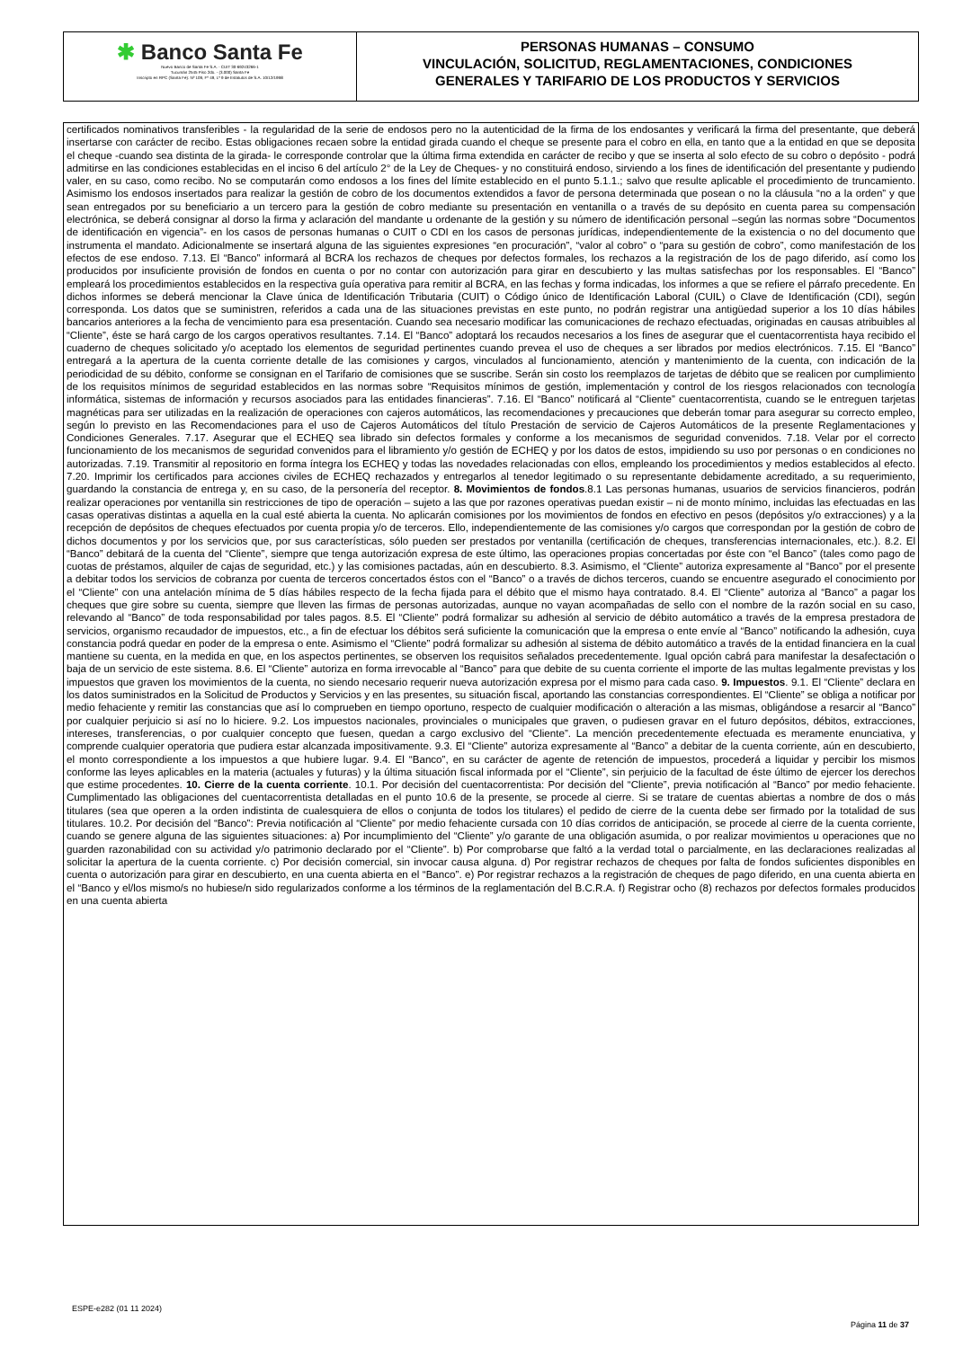✱ Banco Santa Fe
Nuevo Banco de Santa Fe S.A. - CUIT 30-69243266-1
Tucumán 2545 Piso 2do. - (3.000) Santa Fe
Inscripto en RPC (Santa Fe): Nº 109, Fº 49, Lº 9 de Estatutos de S.A. 10/12/1998
PERSONAS HUMANAS – CONSUMO
VINCULACIÓN, SOLICITUD, REGLAMENTACIONES, CONDICIONES
GENERALES Y TARIFARIO DE LOS PRODUCTOS Y SERVICIOS
certificados nominativos transferibles - la regularidad de la serie de endosos pero no la autenticidad de la firma de los endosantes y verificará la firma del presentante, que deberá insertarse con carácter de recibo. Estas obligaciones recaen sobre la entidad girada cuando el cheque se presente para el cobro en ella, en tanto que a la entidad en que se deposita el cheque -cuando sea distinta de la girada- le corresponde controlar que la última firma extendida en carácter de recibo y que se inserta al solo efecto de su cobro o depósito - podrá admitirse en las condiciones establecidas en el inciso 6 del artículo 2° de la Ley de Cheques- y no constituirá endoso, sirviendo a los fines de identificación del presentante y pudiendo valer, en su caso, como recibo. No se computarán como endosos a los fines del límite establecido en el punto 5.1.1.; salvo que resulte aplicable el procedimiento de truncamiento. Asimismo los endosos insertados para realizar la gestión de cobro de los documentos extendidos a favor de persona determinada que posean o no la cláusula “no a la orden” y que sean entregados por su beneficiario a un tercero para la gestión de cobro mediante su presentación en ventanilla o a través de su depósito en cuenta parea su compensación electrónica, se deberá consignar al dorso la firma y aclaración del mandante u ordenante de la gestión y su número de identificación personal –según las normas sobre “Documentos de identificación en vigencia”- en los casos de personas humanas o CUIT o CDI en los casos de personas jurídicas, independientemente de la existencia o no del documento que instrumenta el mandato. Adicionalmente se insertará alguna de las siguientes expresiones “en procuración”, “valor al cobro” o “para su gestión de cobro”, como manifestación de los efectos de ese endoso. 7.13. El “Banco” informará al BCRA los rechazos de cheques por defectos formales, los rechazos a la registración de los de pago diferido, así como los producidos por insuficiente provisión de fondos en cuenta o por no contar con autorización para girar en descubierto y las multas satisfechas por los responsables. El “Banco” empleará los procedimientos establecidos en la respectiva guía operativa para remitir al BCRA, en las fechas y forma indicadas, los informes a que se refiere el párrafo precedente. En dichos informes se deberá mencionar la Clave única de Identificación Tributaria (CUIT) o Código único de Identificación Laboral (CUIL) o Clave de Identificación (CDI), según corresponda. Los datos que se suministren, referidos a cada una de las situaciones previstas en este punto, no podrán registrar una antigüedad superior a los 10 días hábiles bancarios anteriores a la fecha de vencimiento para esa presentación. Cuando sea necesario modificar las comunicaciones de rechazo efectuadas, originadas en causas atribuibles al “Cliente”, éste se hará cargo de los cargos operativos resultantes. 7.14. El “Banco” adoptará los recaudos necesarios a los fines de asegurar que el cuentacorrentista haya recibido el cuaderno de cheques solicitado y/o aceptado los elementos de seguridad pertinentes cuando prevea el uso de cheques a ser librados por medios electrónicos. 7.15. El “Banco” entregará a la apertura de la cuenta corriente detalle de las comisiones y cargos, vinculados al funcionamiento, atención y mantenimiento de la cuenta, con indicación de la periodicidad de su débito, conforme se consignan en el Tarifario de comisiones que se suscribe. Serán sin costo los reemplazos de tarjetas de débito que se realicen por cumplimiento de los requisitos mínimos de seguridad establecidos en las normas sobre “Requisitos mínimos de gestión, implementación y control de los riesgos relacionados con tecnología informática, sistemas de información y recursos asociados para las entidades financieras”. 7.16. El “Banco” notificará al “Cliente” cuentacorrentista, cuando se le entreguen tarjetas magnéticas para ser utilizadas en la realización de operaciones con cajeros automáticos, las recomendaciones y precauciones que deberán tomar para asegurar su correcto empleo, según lo previsto en las Recomendaciones para el uso de Cajeros Automáticos del título Prestación de servicio de Cajeros Automáticos de la presente Reglamentaciones y Condiciones Generales. 7.17. Asegurar que el ECHEQ sea librado sin defectos formales y conforme a los mecanismos de seguridad convenidos. 7.18. Velar por el correcto funcionamiento de los mecanismos de seguridad convenidos para el libramiento y/o gestión de ECHEQ y por los datos de estos, impidiendo su uso por personas o en condiciones no autorizadas. 7.19. Transmitir al repositorio en forma íntegra los ECHEQ y todas las novedades relacionadas con ellos, empleando los procedimientos y medios establecidos al efecto. 7.20. Imprimir los certificados para acciones civiles de ECHEQ rechazados y entregarlos al tenedor legitimado o su representante debidamente acreditado, a su requerimiento, guardando la constancia de entrega y, en su caso, de la personería del receptor. 8. Movimientos de fondos.8.1 Las personas humanas, usuarios de servicios financieros, podrán realizar operaciones por ventanilla sin restricciones de tipo de operación – sujeto a las que por razones operativas puedan existir – ni de monto mínimo, incluidas las efectuadas en las casas operativas distintas a aquella en la cual esté abierta la cuenta. No aplicarán comisiones por los movimientos de fondos en efectivo en pesos (depósitos y/o extracciones) y a la recepción de depósitos de cheques efectuados por cuenta propia y/o de terceros. Ello, independientemente de las comisiones y/o cargos que correspondan por la gestión de cobro de dichos documentos y por los servicios que, por sus características, sólo pueden ser prestados por ventanilla (certificación de cheques, transferencias internacionales, etc.). 8.2. El “Banco” debitará de la cuenta del “Cliente”, siempre que tenga autorización expresa de este último, las operaciones propias concertadas por éste con “el Banco” (tales como pago de cuotas de préstamos, alquiler de cajas de seguridad, etc.) y las comisiones pactadas, aún en descubierto. 8.3. Asimismo, el “Cliente” autoriza expresamente al “Banco” por el presente a debitar todos los servicios de cobranza por cuenta de terceros concertados éstos con el “Banco” o a través de dichos terceros, cuando se encuentre asegurado el conocimiento por el “Cliente” con una antelación mínima de 5 días hábiles respecto de la fecha fijada para el débito que el mismo haya contratado. 8.4. El “Cliente” autoriza al “Banco” a pagar los cheques que gire sobre su cuenta, siempre que lleven las firmas de personas autorizadas, aunque no vayan acompañadas de sello con el nombre de la razón social en su caso, relevando al “Banco” de toda responsabilidad por tales pagos. 8.5. El “Cliente” podrá formalizar su adhesión al servicio de débito automático a través de la empresa prestadora de servicios, organismo recaudador de impuestos, etc., a fin de efectuar los débitos será suficiente la comunicación que la empresa o ente envíe al “Banco” notificando la adhesión, cuya constancia podrá quedar en poder de la empresa o ente. Asimismo el “Cliente” podrá formalizar su adhesión al sistema de débito automático a través de la entidad financiera en la cual mantiene su cuenta, en la medida en que, en los aspectos pertinentes, se observen los requisitos señalados precedentemente. Igual opción cabrá para manifestar la desafectación o baja de un servicio de este sistema. 8.6. El “Cliente” autoriza en forma irrevocable al “Banco” para que debite de su cuenta corriente el importe de las multas legalmente previstas y los impuestos que graven los movimientos de la cuenta, no siendo necesario requerir nueva autorización expresa por el mismo para cada caso. 9. Impuestos. 9.1. El “Cliente” declara en los datos suministrados en la Solicitud de Productos y Servicios y en las presentes, su situación fiscal, aportando las constancias correspondientes. El “Cliente” se obliga a notificar por medio fehaciente y remitir las constancias que así lo comprueben en tiempo oportuno, respecto de cualquier modificación o alteración a las mismas, obligándose a resarcir al “Banco” por cualquier perjuicio si así no lo hiciere. 9.2. Los impuestos nacionales, provinciales o municipales que graven, o pudiesen gravar en el futuro depósitos, débitos, extracciones, intereses, transferencias, o por cualquier concepto que fuesen, quedan a cargo exclusivo del “Cliente”. La mención precedentemente efectuada es meramente enunciativa, y comprende cualquier operatoria que pudiera estar alcanzada impositivamente. 9.3. El “Cliente” autoriza expresamente al “Banco” a debitar de la cuenta corriente, aún en descubierto, el monto correspondiente a los impuestos a que hubiere lugar. 9.4. El “Banco”, en su carácter de agente de retención de impuestos, procederá a liquidar y percibir los mismos conforme las leyes aplicables en la materia (actuales y futuras) y la última situación fiscal informada por el “Cliente”, sin perjuicio de la facultad de éste último de ejercer los derechos que estime procedentes. 10. Cierre de la cuenta corriente. 10.1. Por decisión del cuentacorrentista: Por decisión del “Cliente”, previa notificación al “Banco” por medio fehaciente. Cumplimentado las obligaciones del cuentacorrentista detalladas en el punto 10.6 de la presente, se procede al cierre. Si se tratare de cuentas abiertas a nombre de dos o más titulares (sea que operen a la orden indistinta de cualesquiera de ellos o conjunta de todos los titulares) el pedido de cierre de la cuenta debe ser firmado por la totalidad de sus titulares. 10.2. Por decisión del “Banco”: Previa notificación al “Cliente” por medio fehaciente cursada con 10 días corridos de anticipación, se procede al cierre de la cuenta corriente, cuando se genere alguna de las siguientes situaciones: a) Por incumplimiento del “Cliente” y/o garante de una obligación asumida, o por realizar movimientos u operaciones que no guarden razonabilidad con su actividad y/o patrimonio declarado por el “Cliente”. b) Por comprobarse que faltó a la verdad total o parcialmente, en las declaraciones realizadas al solicitar la apertura de la cuenta corriente. c) Por decisión comercial, sin invocar causa alguna. d) Por registrar rechazos de cheques por falta de fondos suficientes disponibles en cuenta o autorización para girar en descubierto, en una cuenta abierta en el “Banco”. e) Por registrar rechazos a la registración de cheques de pago diferido, en una cuenta abierta en el “Banco y el/los mismo/s no hubiese/n sido regularizados conforme a los términos de la reglamentación del B.C.R.A. f) Registrar ocho (8) rechazos por defectos formales producidos en una cuenta abierta
ESPE-e282 (01 11 2024)
Página 11 de 37